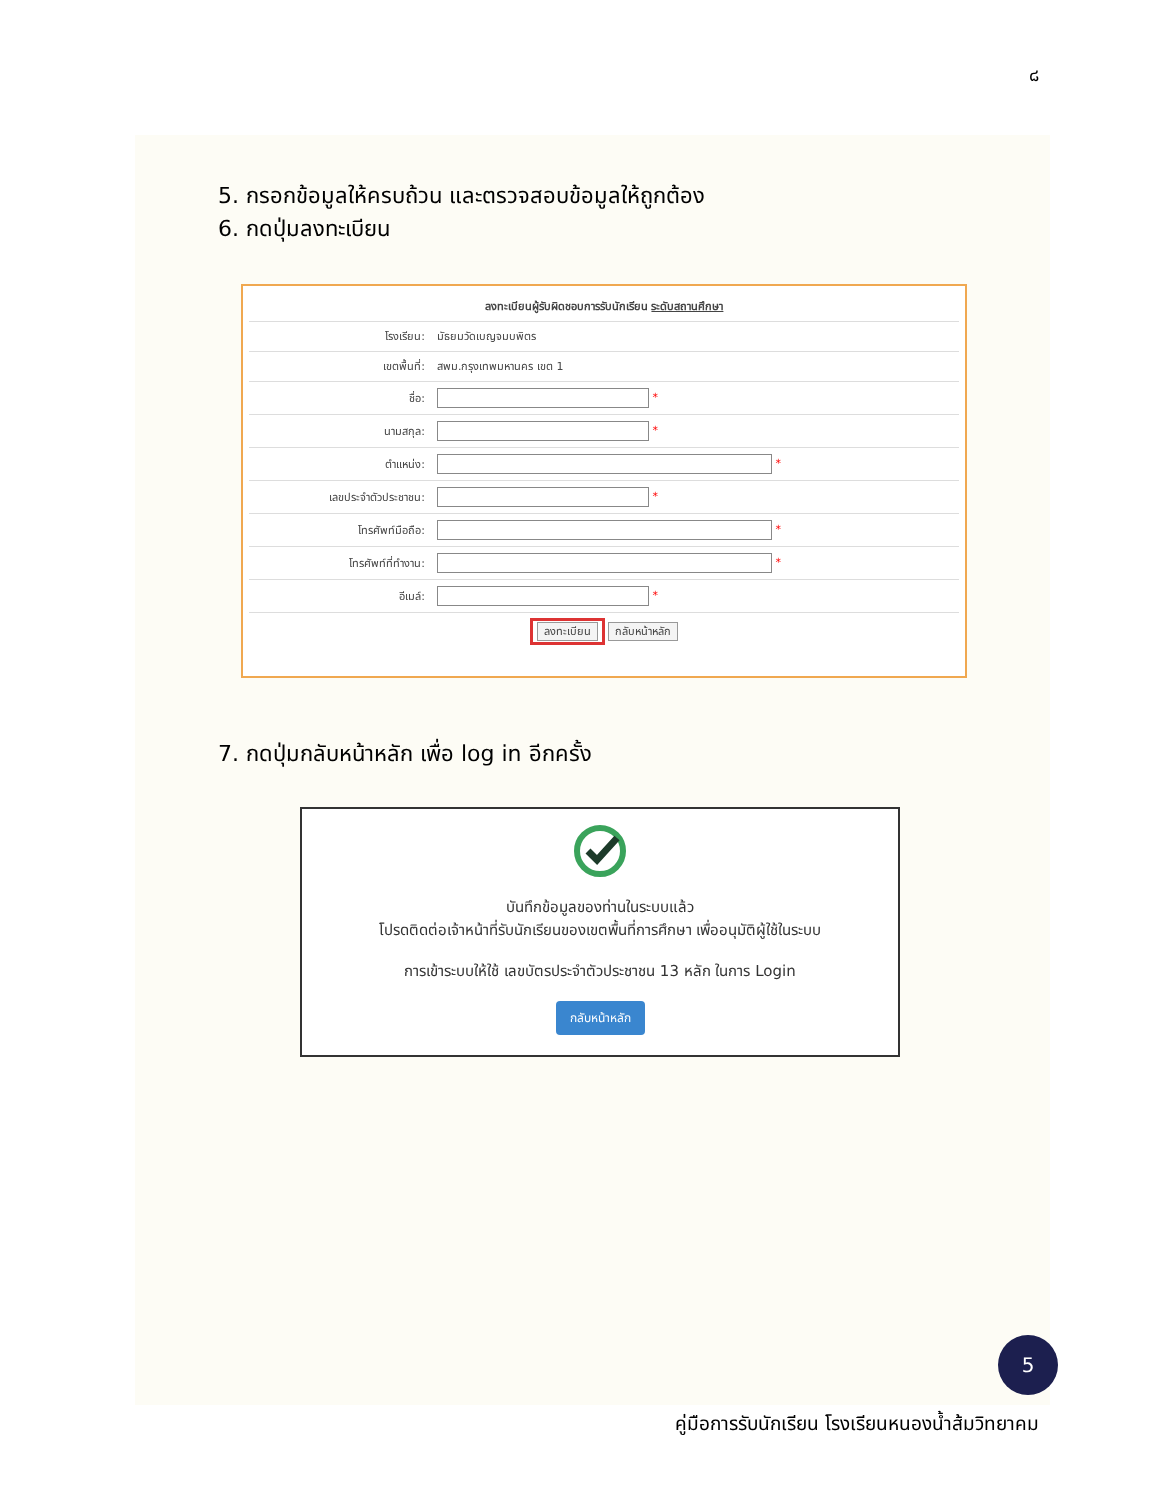๘
5. กรอกข้อมูลให้ครบถ้วน และตรวจสอบข้อมูลให้ถูกต้อง
6. กดปุ่มลงทะเบียน
| ลงทะเบียนผู้รับผิดชอบการรับนักเรียน ระดับสถานศึกษา | |
| โรงเรียน: | มัธยมวัดเบญจมบพิตร |
| เขตพื้นที่: | สพม.กรุงเทพมหานคร เขต 1 |
| ชื่อ: | * |
| นามสกุล: | * |
| ตำแหน่ง: | * |
| เลขประจำตัวประชาชน: | * |
| โทรศัพท์มือถือ: | * |
| โทรศัพท์ที่ทำงาน: | * |
| อีเมล์: | * |
| ลงทะเบียน กลับหน้าหลัก | |
7. กดปุ่มกลับหน้าหลัก เพื่อ log in อีกครั้ง
บันทึกข้อมูลของท่านในระบบแล้ว
โปรดติดต่อเจ้าหน้าที่รับนักเรียนของเขตพื้นที่การศึกษา เพื่ออนุมัติผู้ใช้ในระบบ
การเข้าระบบให้ใช้ เลขบัตรประจำตัวประชาชน 13 หลัก ในการ Login
กลับหน้าหลัก
5
คู่มือการรับนักเรียน โรงเรียนหนองน้ำส้มวิทยาคม